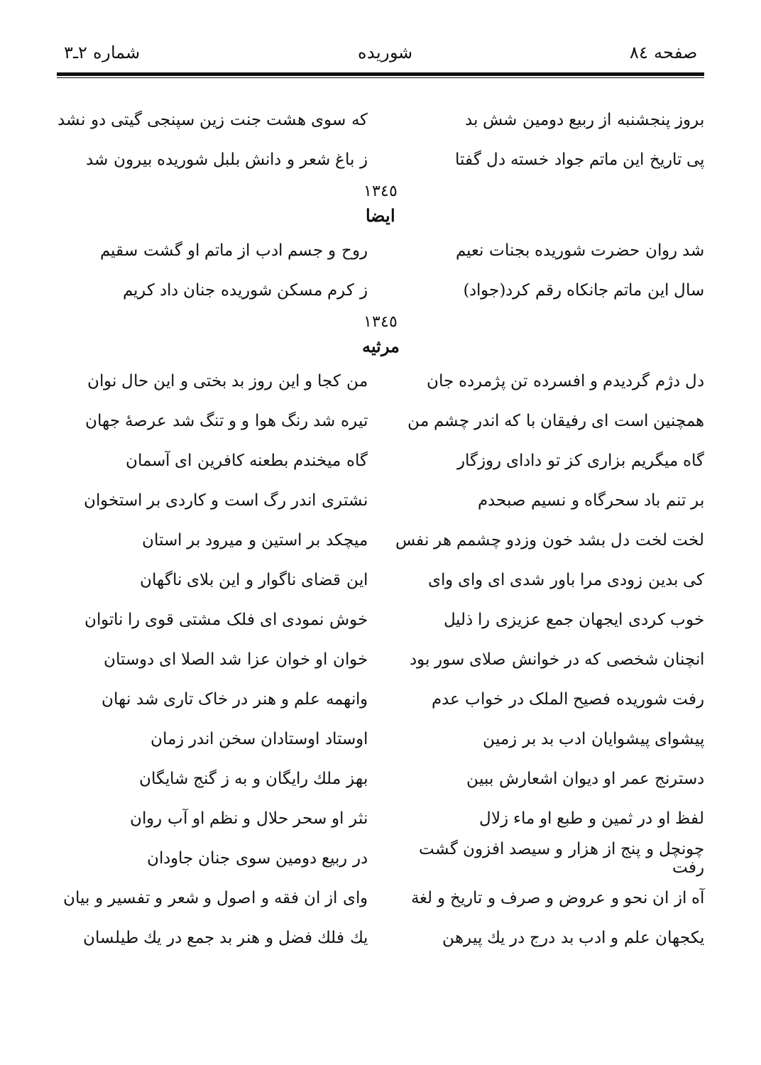صفحه ٨٤ شوریده شماره ٢ـ٣
بروز پنجشنبه از ربیع دومین شش بد که سوی هشت جنت زین سپنجی گیتی دو نشد
پی تاریخ این ماتم جواد خسته دل گفتا ز باغ شعر و دانش بلبل شوریده بیرون شد
١٣٤٥
ایضا
شد روان حضرت شوریده بجنات نعیم روح و جسم ادب از ماتم او گشت سقیم
سال این ماتم جانکاه رقم کرد(جواد) ز کرم مسکن شوریده جنان داد کریم
١٣٤٥
مرثیه
دل دژم گردیدم و افسرده تن پژمرده جان من کجا و این روز بد بختی و این حال نوان
همچنین است ای رفیقان با که اندر چشم من تیره شد رنگ هوا و و تنگ شد عرصهٔ جهان
گاه میگریم بزاری کز تو دادای روزگار گاه میخندم بطعنه کافرین ای آسمان
بر تنم باد سحرگاه و نسیم صبحدم نشتری اندر رگ است و کاردی بر استخوان
لخت لخت دل بشد خون وزدو چشمم هر نفس میچکد بر استین و میرود بر استان
کی بدین زودی مرا باور شدی ای وای وای این قضای ناگوار و این بلای ناگهان
خوب کردی ایجهان جمع عزیزی را ذلیل خوش نمودی ای فلک مشتی قوی را ناتوان
انچنان شخصی که در خوانش صلای سور بود خوان او خوان عزا شد الصلا ای دوستان
رفت شوریده فصیح الملک در خواب عدم وانهمه علم و هنر در خاک تاری شد نهان
پیشوای پیشوایان ادب بد بر زمین اوستاد اوستادان سخن اندر زمان
دسترنج عمر او دیوان اشعارش ببین بهز ملك رایگان و به ز گنج شایگان
لفظ او در ثمین و طبع او ماء زلال نثر او سحر حلال و نظم او آب روان
چونچل و پنج از هزار و سیصد افزون گشت رفت در ربیع دومین سوی جنان جاودان
آه از ان نحو و عروض و صرف و تاریخ و لغة وای از ان فقه و اصول و شعر و تفسیر و بیان
یکجهان علم و ادب بد درج در یك پیرهن یك فلك فضل و هنر بد جمع در یك طیلسان